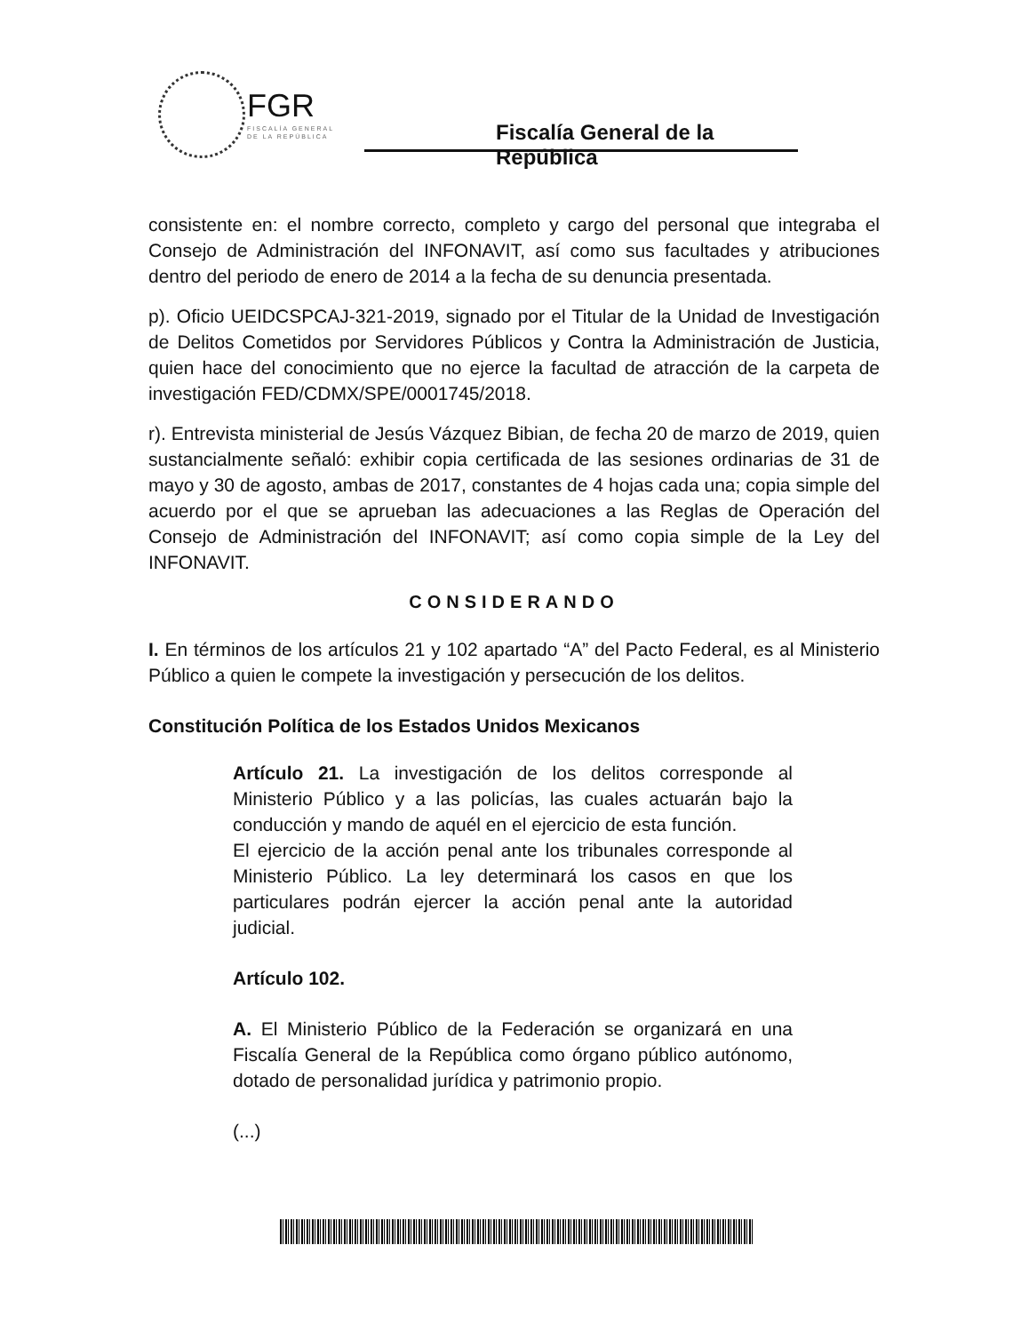FGR
FISCALÍA GENERAL
DE LA REPÚBLICA
Fiscalía General de la República
consistente en: el nombre correcto, completo y cargo del personal que integraba el Consejo de Administración del INFONAVIT, así como sus facultades y atribuciones dentro del periodo de enero de 2014 a la fecha de su denuncia presentada.
p). Oficio UEIDCSPCAJ-321-2019, signado por el Titular de la Unidad de Investigación de Delitos Cometidos por Servidores Públicos y Contra la Administración de Justicia, quien hace del conocimiento que no ejerce la facultad de atracción de la carpeta de investigación FED/CDMX/SPE/0001745/2018.
r). Entrevista ministerial de Jesús Vázquez Bibian, de fecha 20 de marzo de 2019, quien sustancialmente señaló: exhibir copia certificada de las sesiones ordinarias de 31 de mayo y 30 de agosto, ambas de 2017, constantes de 4 hojas cada una; copia simple del acuerdo por el que se aprueban las adecuaciones a las Reglas de Operación del Consejo de Administración del INFONAVIT; así como copia simple de la Ley del INFONAVIT.
CONSIDERANDO
I. En términos de los artículos 21 y 102 apartado “A” del Pacto Federal, es al Ministerio Público a quien le compete la investigación y persecución de los delitos.
Constitución Política de los Estados Unidos Mexicanos
Artículo 21. La investigación de los delitos corresponde al Ministerio Público y a las policías, las cuales actuarán bajo la conducción y mando de aquél en el ejercicio de esta función.
El ejercicio de la acción penal ante los tribunales corresponde al Ministerio Público. La ley determinará los casos en que los particulares podrán ejercer la acción penal ante la autoridad judicial.
Artículo 102.
A. El Ministerio Público de la Federación se organizará en una Fiscalía General de la República como órgano público autónomo, dotado de personalidad jurídica y patrimonio propio.
(...)